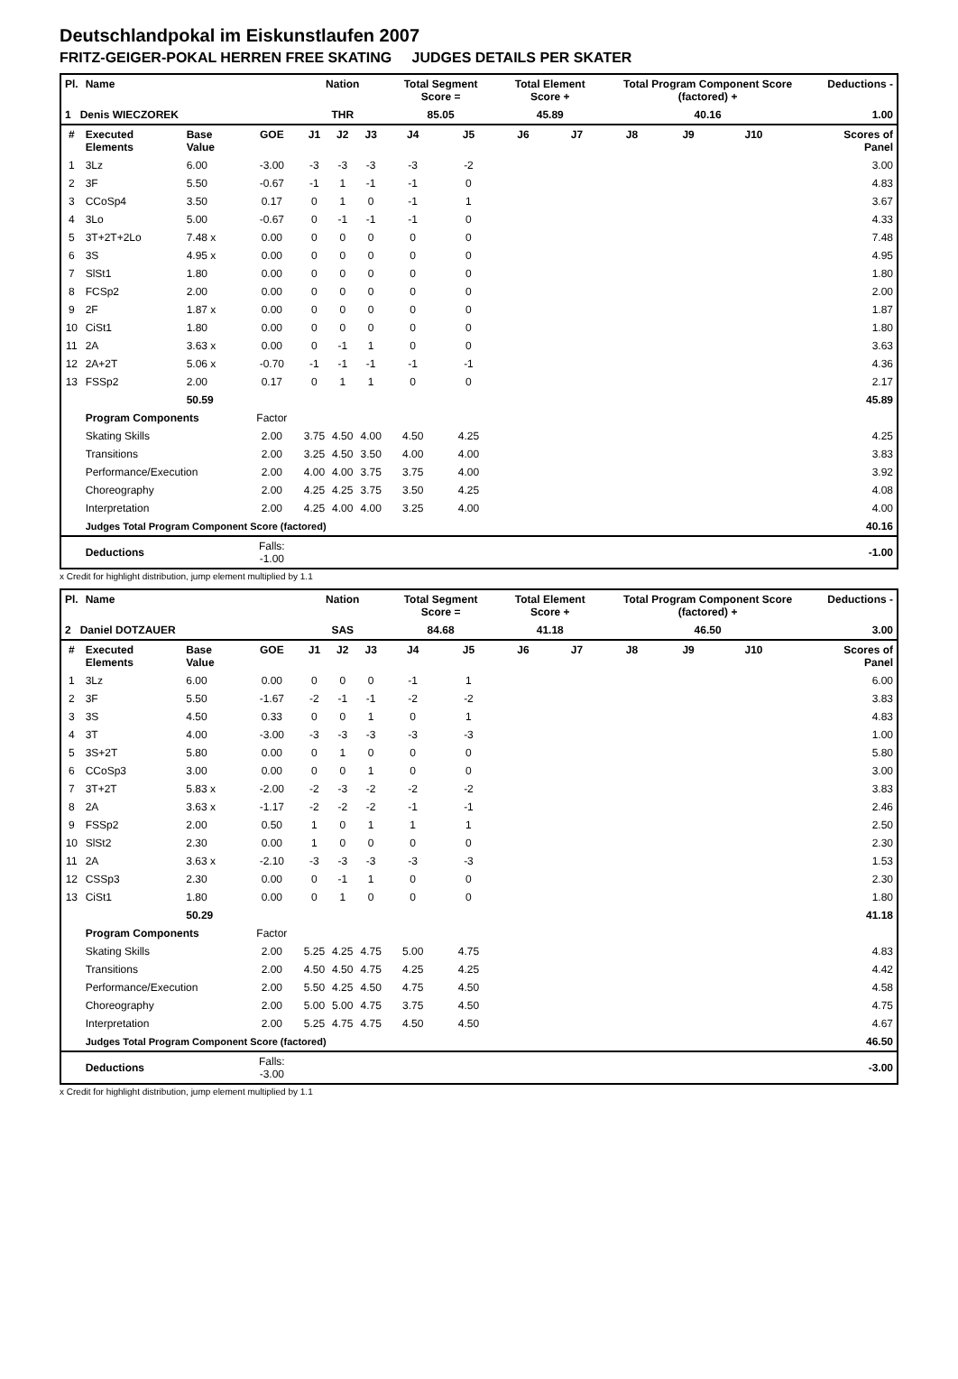Deutschlandpokal im Eiskunstlaufen 2007
FRITZ-GEIGER-POKAL HERREN FREE SKATING JUDGES DETAILS PER SKATER
| Pl. | Name | | | Nation | | | Total Segment Score = | | Total Element Score + | | Total Program Component Score (factored) + | | | | Deductions - | |
| --- | --- | --- | --- | --- | --- | --- | --- | --- | --- | --- | --- | --- | --- | --- | --- | --- |
| 1 Denis WIECZOREK | | | | THR | | | 85.05 | | 45.89 | | 40.16 | | | | 1.00 | |
| # | Executed Elements | Base Value | GOE | J1 | J2 | J3 | J4 | J5 | J6 | J7 | J8 | J9 | J10 | | Scores of Panel | |
| 1 | 3Lz | 6.00 | -3.00 | -3 | -3 | -3 | -3 | -2 | | | | | | | 3.00 | |
| 2 | 3F | 5.50 | -0.67 | -1 | 1 | -1 | -1 | 0 | | | | | | | 4.83 | |
| 3 | CCoSp4 | 3.50 | 0.17 | 0 | 1 | 0 | -1 | 1 | | | | | | | 3.67 | |
| 4 | 3Lo | 5.00 | -0.67 | 0 | -1 | -1 | -1 | 0 | | | | | | | 4.33 | |
| 5 | 3T+2T+2Lo | 7.48 x | 0.00 | 0 | 0 | 0 | 0 | 0 | | | | | | | 7.48 | |
| 6 | 3S | 4.95 x | 0.00 | 0 | 0 | 0 | 0 | 0 | | | | | | | 4.95 | |
| 7 | SlSt1 | 1.80 | 0.00 | 0 | 0 | 0 | 0 | 0 | | | | | | | 1.80 | |
| 8 | FCSp2 | 2.00 | 0.00 | 0 | 0 | 0 | 0 | 0 | | | | | | | 2.00 | |
| 9 | 2F | 1.87 x | 0.00 | 0 | 0 | 0 | 0 | 0 | | | | | | | 1.87 | |
| 10 | CiSt1 | 1.80 | 0.00 | 0 | 0 | 0 | 0 | 0 | | | | | | | 1.80 | |
| 11 | 2A | 3.63 x | 0.00 | 0 | -1 | 1 | 0 | 0 | | | | | | | 3.63 | |
| 12 | 2A+2T | 5.06 x | -0.70 | -1 | -1 | -1 | -1 | -1 | | | | | | | 4.36 | |
| 13 | FSSp2 | 2.00 | 0.17 | 0 | 1 | 1 | 0 | 0 | | | | | | | 2.17 | |
| | | 50.59 | | | | | | | | | | | | | | 45.89 |
| | Program Components | | Factor | | | | | | | | | | | | | |
| | Skating Skills | | 2.00 | 3.75 | 4.50 | 4.00 | 4.50 | 4.25 | | | | | | | 4.25 | |
| | Transitions | | 2.00 | 3.25 | 4.50 | 3.50 | 4.00 | 4.00 | | | | | | | 3.83 | |
| | Performance/Execution | | 2.00 | 4.00 | 4.00 | 3.75 | 3.75 | 4.00 | | | | | | | 3.92 | |
| | Choreography | | 2.00 | 4.25 | 4.25 | 3.75 | 3.50 | 4.25 | | | | | | | 4.08 | |
| | Interpretation | | 2.00 | 4.25 | 4.00 | 4.00 | 3.25 | 4.00 | | | | | | | 4.00 | |
| | Judges Total Program Component Score (factored) | | | | | | | | | | | | | | 40.16 | |
| | Deductions | | Falls: -1.00 | | | | | | | | | | | | -1.00 | |
x Credit for highlight distribution, jump element multiplied by 1.1
| Pl. | Name | | | Nation | | | Total Segment Score = | | Total Element Score + | | Total Program Component Score (factored) + | | | | Deductions - | |
| --- | --- | --- | --- | --- | --- | --- | --- | --- | --- | --- | --- | --- | --- | --- | --- | --- |
| 2 Daniel DOTZAUER | | | | SAS | | | 84.68 | | 41.18 | | 46.50 | | | | 3.00 | |
| # | Executed Elements | Base Value | GOE | J1 | J2 | J3 | J4 | J5 | J6 | J7 | J8 | J9 | J10 | | Scores of Panel | |
| 1 | 3Lz | 6.00 | 0.00 | 0 | 0 | 0 | -1 | 1 | | | | | | | 6.00 | |
| 2 | 3F | 5.50 | -1.67 | -2 | -1 | -1 | -2 | -2 | | | | | | | 3.83 | |
| 3 | 3S | 4.50 | 0.33 | 0 | 0 | 1 | 0 | 1 | | | | | | | 4.83 | |
| 4 | 3T | 4.00 | -3.00 | -3 | -3 | -3 | -3 | -3 | | | | | | | 1.00 | |
| 5 | 3S+2T | 5.80 | 0.00 | 0 | 1 | 0 | 0 | 0 | | | | | | | 5.80 | |
| 6 | CCoSp3 | 3.00 | 0.00 | 0 | 0 | 1 | 0 | 0 | | | | | | | 3.00 | |
| 7 | 3T+2T | 5.83 x | -2.00 | -2 | -3 | -2 | -2 | -2 | | | | | | | 3.83 | |
| 8 | 2A | 3.63 x | -1.17 | -2 | -2 | -2 | -1 | -1 | | | | | | | 2.46 | |
| 9 | FSSp2 | 2.00 | 0.50 | 1 | 0 | 1 | 1 | 1 | | | | | | | 2.50 | |
| 10 | SlSt2 | 2.30 | 0.00 | 1 | 0 | 0 | 0 | 0 | | | | | | | 2.30 | |
| 11 | 2A | 3.63 x | -2.10 | -3 | -3 | -3 | -3 | -3 | | | | | | | 1.53 | |
| 12 | CSSp3 | 2.30 | 0.00 | 0 | -1 | 1 | 0 | 0 | | | | | | | 2.30 | |
| 13 | CiSt1 | 1.80 | 0.00 | 0 | 1 | 0 | 0 | 0 | | | | | | | 1.80 | |
| | | 50.29 | | | | | | | | | | | | | | 41.18 |
| | Program Components | | Factor | | | | | | | | | | | | | |
| | Skating Skills | | 2.00 | 5.25 | 4.25 | 4.75 | 5.00 | 4.75 | | | | | | | 4.83 | |
| | Transitions | | 2.00 | 4.50 | 4.50 | 4.75 | 4.25 | 4.25 | | | | | | | 4.42 | |
| | Performance/Execution | | 2.00 | 5.50 | 4.25 | 4.50 | 4.75 | 4.50 | | | | | | | 4.58 | |
| | Choreography | | 2.00 | 5.00 | 5.00 | 4.75 | 3.75 | 4.50 | | | | | | | 4.75 | |
| | Interpretation | | 2.00 | 5.25 | 4.75 | 4.75 | 4.50 | 4.50 | | | | | | | 4.67 | |
| | Judges Total Program Component Score (factored) | | | | | | | | | | | | | | 46.50 | |
| | Deductions | | Falls: -3.00 | | | | | | | | | | | | -3.00 | |
x Credit for highlight distribution, jump element multiplied by 1.1